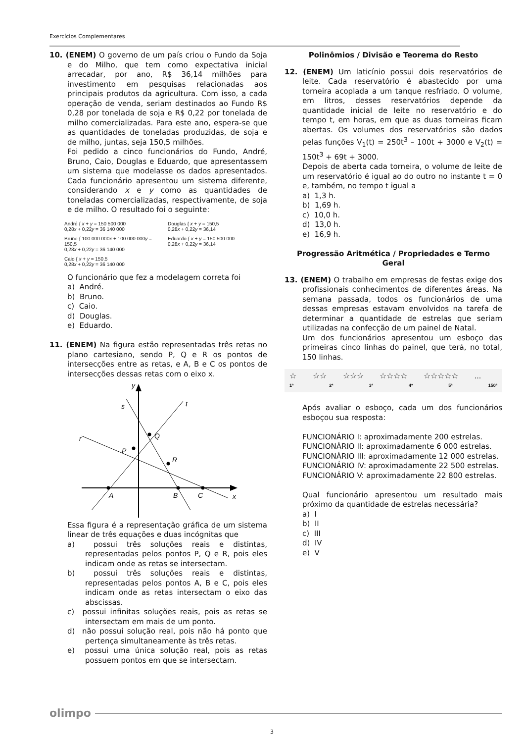Exercícios Complementares
10. (ENEM) O governo de um país criou o Fundo da Soja e do Milho, que tem como expectativa inicial arrecadar, por ano, R$ 36,14 milhões para investimento em pesquisas relacionadas aos principais produtos da agricultura. Com isso, a cada operação de venda, seriam destinados ao Fundo R$ 0,28 por tonelada de soja e R$ 0,22 por tonelada de milho comercializadas. Para este ano, espera-se que as quantidades de toneladas produzidas, de soja e de milho, juntas, seja 150,5 milhões.
Foi pedido a cinco funcionários do Fundo, André, Bruno, Caio, Douglas e Eduardo, que apresentassem um sistema que modelasse os dados apresentados. Cada funcionário apresentou um sistema diferente, considerando x e y como as quantidades de toneladas comercializadas, respectivamente, de soja e de milho. O resultado foi o seguinte:
André { x + y = 150 500 000
0,28x + 0,22y = 36 140 000
Douglas { x + y = 150,5
0,28x + 0,22y = 36,14
Bruno { 100 000 000x + 100 000 000y = 150,5
0,28x + 0,22y = 36 140 000
Eduardo { x + y = 150 500 000
0,28x + 0,22y = 36,14
Caio { x + y = 150,5
0,28x + 0,22y = 36 140 000
O funcionário que fez a modelagem correta foi
a) André.
b) Bruno.
c) Caio.
d) Douglas.
e) Eduardo.
11. (ENEM) Na figura estão representadas três retas no plano cartesiano, sendo P, Q e R os pontos de intersecções entre as retas, e A, B e C os pontos de intersecções dessas retas com o eixo x.
y
s
t
r
Q
P
R
A
B
C
x
Essa figura é a representação gráfica de um sistema linear de três equações e duas incógnitas que
a) possui três soluções reais e distintas, representadas pelos pontos P, Q e R, pois eles indicam onde as retas se intersectam.
b) possui três soluções reais e distintas, representadas pelos pontos A, B e C, pois eles indicam onde as retas intersectam o eixo das abscissas.
c) possui infinitas soluções reais, pois as retas se intersectam em mais de um ponto.
d) não possui solução real, pois não há ponto que pertença simultaneamente às três retas.
e) possui uma única solução real, pois as retas possuem pontos em que se intersectam.
Polinômios / Divisão e Teorema do Resto
12. (ENEM) Um laticínio possui dois reservatórios de leite. Cada reservatório é abastecido por uma torneira acoplada a um tanque resfriado. O volume, em litros, desses reservatórios depende da quantidade inicial de leite no reservatório e do tempo t, em horas, em que as duas torneiras ficam abertas. Os volumes dos reservatórios são dados pelas funções V<sub>1</sub>(t) = 250t<sup>3</sup> – 100t + 3000 e V<sub>2</sub>(t) = 150t<sup>3</sup> + 69t + 3000.
Depois de aberta cada torneira, o volume de leite de um reservatório é igual ao do outro no instante t = 0 e, também, no tempo t igual a
a) 1,3 h.
b) 1,69 h.
c) 10,0 h.
d) 13,0 h.
e) 16,9 h.
Progressão Aritmética / Propriedades e Termo Geral
13. (ENEM) O trabalho em empresas de festas exige dos profissionais conhecimentos de diferentes áreas. Na semana passada, todos os funcionários de uma dessas empresas estavam envolvidos na tarefa de determinar a quantidade de estrelas que seriam utilizadas na confecção de um painel de Natal.
Um dos funcionários apresentou um esboço das primeiras cinco linhas do painel, que terá, no total, 150 linhas.
☆ ☆☆ ☆☆☆ ☆☆☆☆ ☆☆☆☆☆...
1ª 2ª 3ª 4ª 5ª 150ª
Após avaliar o esboço, cada um dos funcionários esboçou sua resposta:
FUNCIONÁRIO I: aproximadamente 200 estrelas.
FUNCIONÁRIO II: aproximadamente 6 000 estrelas.
FUNCIONÁRIO III: aproximadamente 12 000 estrelas.
FUNCIONÁRIO IV: aproximadamente 22 500 estrelas.
FUNCIONÁRIO V: aproximadamente 22 800 estrelas.
Qual funcionário apresentou um resultado mais próximo da quantidade de estrelas necessária?
a) I
b) II
c) III
d) IV
e) V
olimpo
3